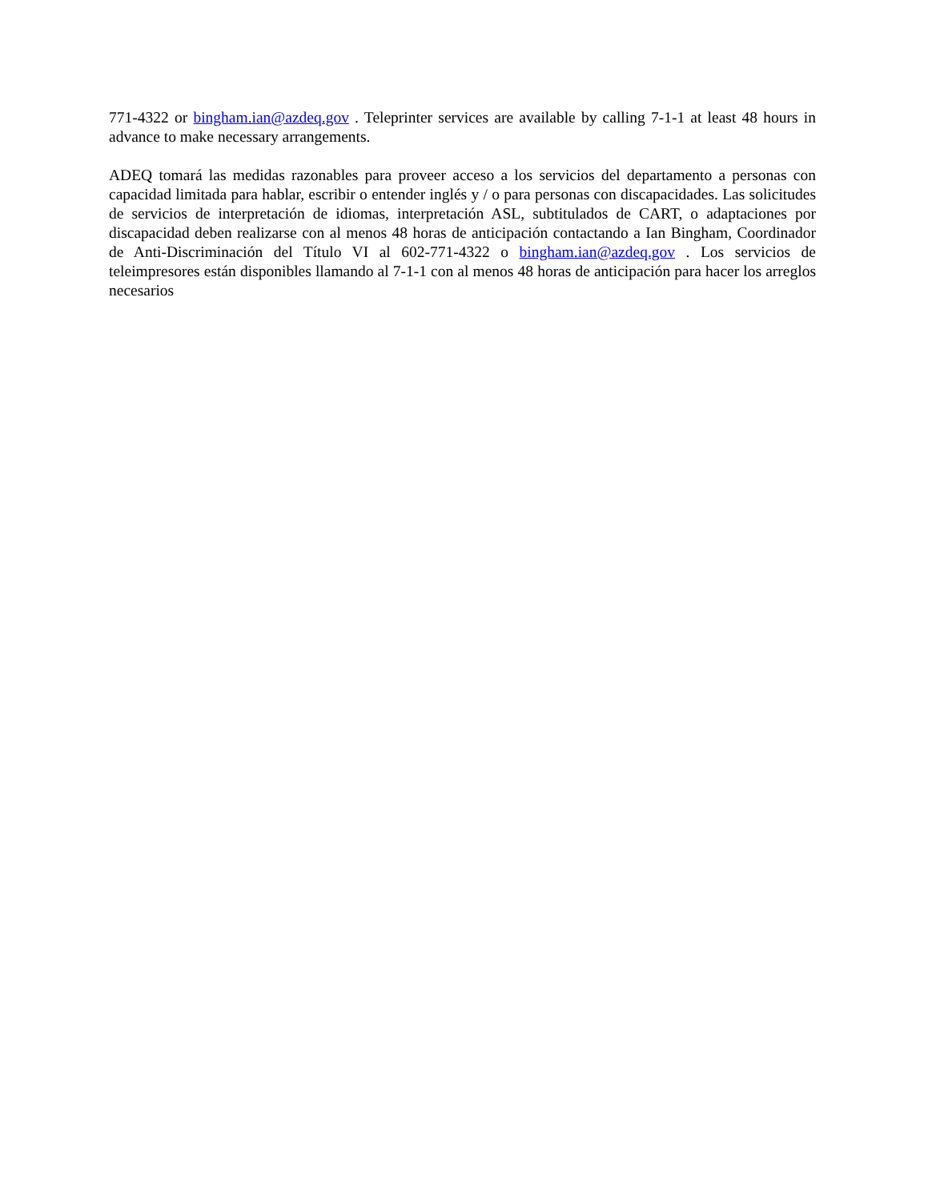771-4322 or bingham.ian@azdeq.gov . Teleprinter services are available by calling 7-1-1 at least 48 hours in advance to make necessary arrangements.
ADEQ tomará las medidas razonables para proveer acceso a los servicios del departamento a personas con capacidad limitada para hablar, escribir o entender inglés y / o para personas con discapacidades. Las solicitudes de servicios de interpretación de idiomas, interpretación ASL, subtitulados de CART, o adaptaciones por discapacidad deben realizarse con al menos 48 horas de anticipación contactando a Ian Bingham, Coordinador de Anti-Discriminación del Título VI al 602-771-4322 o bingham.ian@azdeq.gov . Los servicios de teleimpresores están disponibles llamando al 7-1-1 con al menos 48 horas de anticipación para hacer los arreglos necesarios